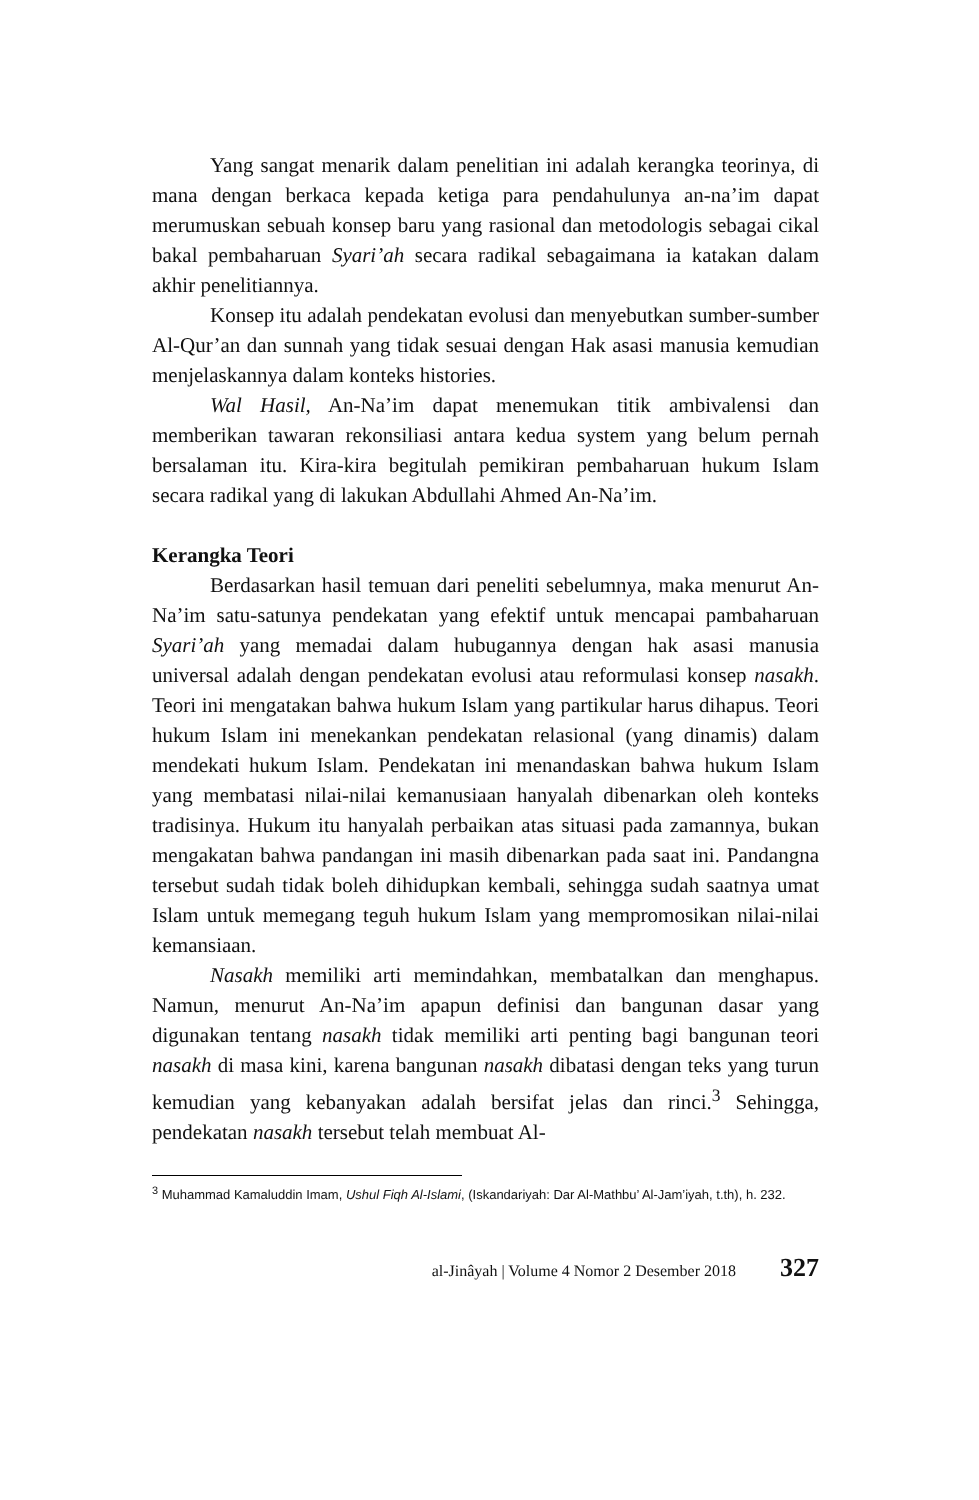Yang sangat menarik dalam penelitian ini adalah kerangka teorinya, di mana dengan berkaca kepada ketiga para pendahulunya an-na’im dapat merumuskan sebuah konsep baru yang rasional dan metodologis sebagai cikal bakal pembaharuan Syari’ah secara radikal sebagaimana ia katakan dalam akhir penelitiannya.
Konsep itu adalah pendekatan evolusi dan menyebutkan sumber-sumber Al-Qur’an dan sunnah yang tidak sesuai dengan Hak asasi manusia kemudian menjelaskannya dalam konteks histories.
Wal Hasil, An-Na’im dapat menemukan titik ambivalensi dan memberikan tawaran rekonsiliasi antara kedua system yang belum pernah bersalaman itu. Kira-kira begitulah pemikiran pembaharuan hukum Islam secara radikal yang di lakukan Abdullahi Ahmed An-Na’im.
Kerangka Teori
Berdasarkan hasil temuan dari peneliti sebelumnya, maka menurut An-Na’im satu-satunya pendekatan yang efektif untuk mencapai pambaharuan Syari’ah yang memadai dalam hubugannya dengan hak asasi manusia universal adalah dengan pendekatan evolusi atau reformulasi konsep nasakh. Teori ini mengatakan bahwa hukum Islam yang partikular harus dihapus. Teori hukum Islam ini menekankan pendekatan relasional (yang dinamis) dalam mendekati hukum Islam. Pendekatan ini menandaskan bahwa hukum Islam yang membatasi nilai-nilai kemanusiaan hanyalah dibenarkan oleh konteks tradisinya. Hukum itu hanyalah perbaikan atas situasi pada zamannya, bukan mengakatan bahwa pandangan ini masih dibenarkan pada saat ini. Pandangna tersebut sudah tidak boleh dihidupkan kembali, sehingga sudah saatnya umat Islam untuk memegang teguh hukum Islam yang mempromosikan nilai-nilai kemansiaan.
Nasakh memiliki arti memindahkan, membatalkan dan menghapus. Namun, menurut An-Na’im apapun definisi dan bangunan dasar yang digunakan tentang nasakh tidak memiliki arti penting bagi bangunan teori nasakh di masa kini, karena bangunan nasakh dibatasi dengan teks yang turun kemudian yang kebanyakan adalah bersifat jelas dan rinci.<sup>3</sup> Sehingga, pendekatan nasakh tersebut telah membuat Al-
<sup>3</sup> Muhammad Kamaluddin Imam, Ushul Fiqh Al-Islami, (Iskandariyah: Dar Al-Mathbu’ Al-Jam’iyah, t.th), h. 232.
al-Jinâyah | Volume 4 Nomor 2 Desember 2018 327